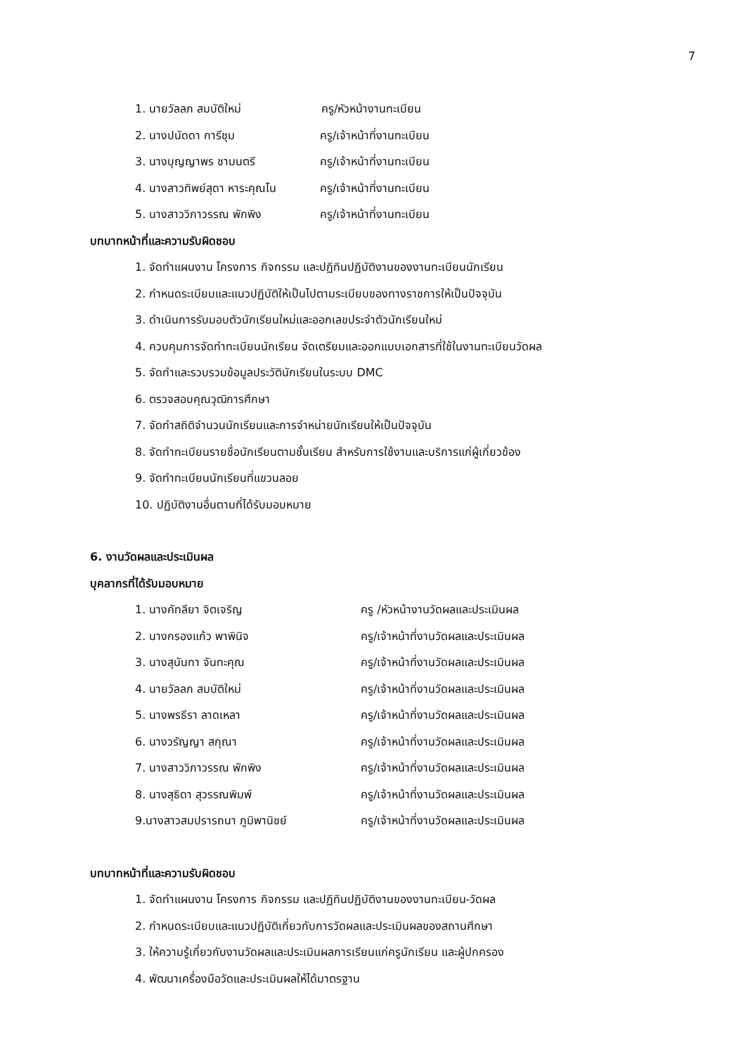7
1. นายวัลลภ สมบัติใหม่ ครู/หัวหน้างานทะเบียน
2. นางปนัดดา การีชุม ครู/เจ้าหน้าที่งานทะเบียน
3. นางบุญญาพร ชามนตรี ครู/เจ้าหน้าที่งานทะเบียน
4. นางสาวทิพย์สุดา หาระคุณโน ครู/เจ้าหน้าที่งานทะเบียน
5. นางสาววิภาวรรณ พักพิง ครู/เจ้าหน้าที่งานทะเบียน
บทบาทหน้าที่และความรับผิดชอบ
1. จัดทำแผนงาน โครงการ กิจกรรม และปฏิทินปฏิบัติงานของงานทะเบียนนักเรียน
2. กำหนดระเบียบและแนวปฏิบัติให้เป็นไปตามระเบียบของทางราชการให้เป็นปัจจุบัน
3. ดำเนินการรับมอบตัวนักเรียนใหม่และออกเลขประจำตัวนักเรียนใหม่
4. ควบคุมการจัดทำทะเบียนนักเรียน จัดเตรียมและออกแบบเอกสารที่ใช้ในงานทะเบียนวัดผล
5. จัดทำและรวบรวมข้อมูลประวัตินักเรียนในระบบ DMC
6. ตรวจสอบคุณวุฒิการศึกษา
7. จัดทำสถิติจำนวนนักเรียนและการจำหน่ายนักเรียนให้เป็นปัจจุบัน
8. จัดทำทะเบียนรายชื่อนักเรียนตามชั้นเรียน สำหรับการใช้งานและบริการแก่ผู้เกี่ยวข้อง
9. จัดทำทะเบียนนักเรียนที่แขวนลอย
10. ปฏิบัติงานอื่นตามที่ได้รับมอบหมาย
6. งานวัดผลและประเมินผล
บุคลากรที่ได้รับมอบหมาย
1. นางคัทลียา จิตเจริญ ครู /หัวหน้างานวัดผลและประเมินผล
2. นางกรองแก้ว พาพินิจ ครู/เจ้าหน้าที่งานวัดผลและประเมินผล
3. นางสุนันทา จันทะคุณ ครู/เจ้าหน้าที่งานวัดผลและประเมินผล
4. นายวัลลภ สมบัติใหม่ ครู/เจ้าหน้าที่งานวัดผลและประเมินผล
5. นางพรธีรา ลาดเหลา ครู/เจ้าหน้าที่งานวัดผลและประเมินผล
6. นางวรัญญา สกุณา ครู/เจ้าหน้าที่งานวัดผลและประเมินผล
7. นางสาววิภาวรรณ พักพิง ครู/เจ้าหน้าที่งานวัดผลและประเมินผล
8. นางสุธิดา สุวรรณพิมพ์ ครู/เจ้าหน้าที่งานวัดผลและประเมินผล
9.นางสาวสมปรารถนา ภูมิพานิชย์ ครู/เจ้าหน้าที่งานวัดผลและประเมินผล
บทบาทหน้าที่และความรับผิดชอบ
1. จัดทำแผนงาน โครงการ กิจกรรม และปฏิทินปฏิบัติงานของงานทะเบียน-วัดผล
2. กำหนดระเบียบและแนวปฏิบัติเกี่ยวกับการวัดผลและประเมินผลของสถานศึกษา
3. ให้ความรู้เกี่ยวกับงานวัดผลและประเมินผลการเรียนแก่ครูนักเรียน และผู้ปกครอง
4. พัฒนาเครื่องมือวัดและประเมินผลให้ได้มาตรฐาน